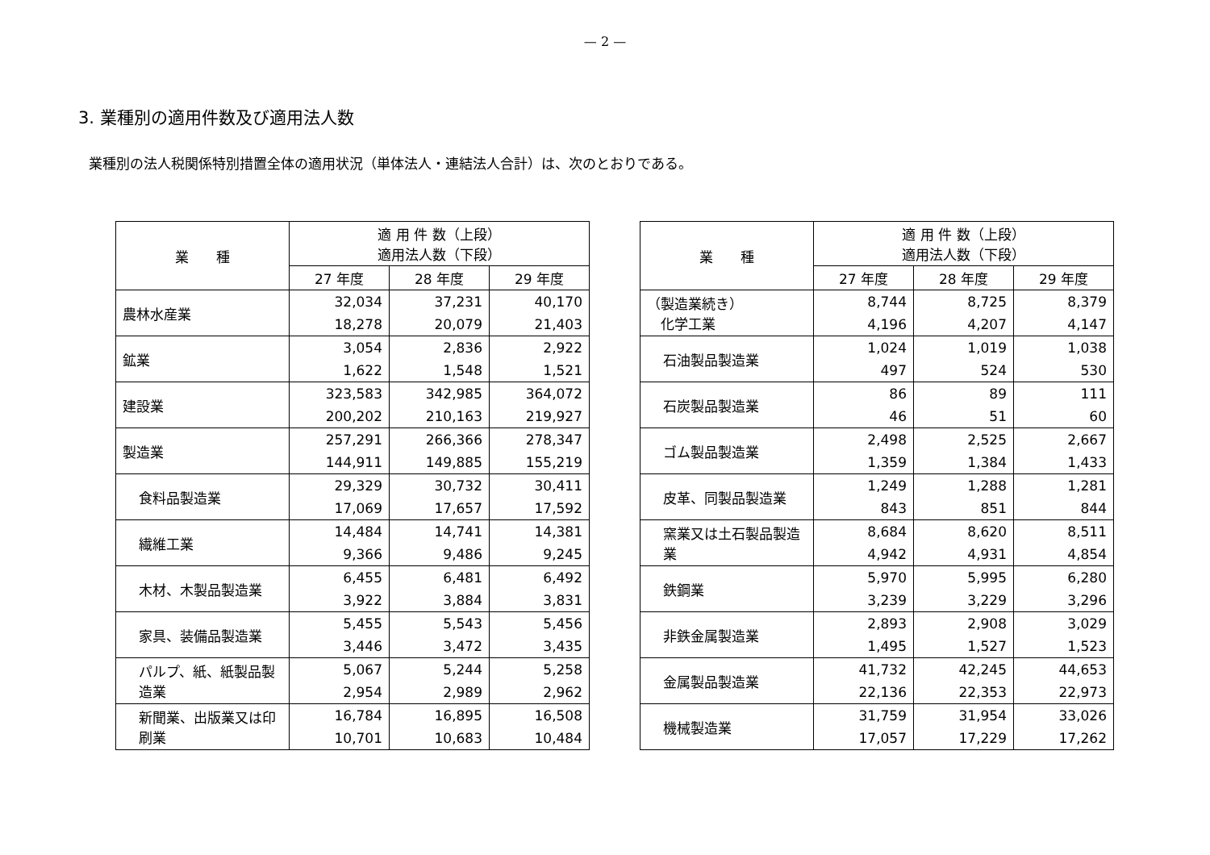— 2 —
3. 業種別の適用件数及び適用法人数
業種別の法人税関係特別措置全体の適用状況（単体法人・連結法人合計）は、次のとおりである。
| 業 種 | 適 用 件 数（上段） 適用法人数（下段） | | |
| --- | --- | --- | --- |
| | 27 年度 | 28 年度 | 29 年度 |
| 農林水産業 | 32,034 18,278 | 37,231 20,079 | 40,170 21,403 |
| 鉱業 | 3,054 1,622 | 2,836 1,548 | 2,922 1,521 |
| 建設業 | 323,583 200,202 | 342,985 210,163 | 364,072 219,927 |
| 製造業 | 257,291 144,911 | 266,366 149,885 | 278,347 155,219 |
| 食料品製造業 | 29,329 17,069 | 30,732 17,657 | 30,411 17,592 |
| 繊維工業 | 14,484 9,366 | 14,741 9,486 | 14,381 9,245 |
| 木材、木製品製造業 | 6,455 3,922 | 6,481 3,884 | 6,492 3,831 |
| 家具、装備品製造業 | 5,455 3,446 | 5,543 3,472 | 5,456 3,435 |
| パルプ、紙、紙製品製造業 | 5,067 2,954 | 5,244 2,989 | 5,258 2,962 |
| 新聞業、出版業又は印刷業 | 16,784 10,701 | 16,895 10,683 | 16,508 10,484 |
| 業 種 | 適 用 件 数（上段） 適用法人数（下段） | | |
| --- | --- | --- | --- |
| | 27 年度 | 28 年度 | 29 年度 |
| （製造業続き） 化学工業 | 8,744 4,196 | 8,725 4,207 | 8,379 4,147 |
| 石油製品製造業 | 1,024 497 | 1,019 524 | 1,038 530 |
| 石炭製品製造業 | 86 46 | 89 51 | 111 60 |
| ゴム製品製造業 | 2,498 1,359 | 2,525 1,384 | 2,667 1,433 |
| 皮革、同製品製造業 | 1,249 843 | 1,288 851 | 1,281 844 |
| 窯業又は土石製品製造業 | 8,684 4,942 | 8,620 4,931 | 8,511 4,854 |
| 鉄鋼業 | 5,970 3,239 | 5,995 3,229 | 6,280 3,296 |
| 非鉄金属製造業 | 2,893 1,495 | 2,908 1,527 | 3,029 1,523 |
| 金属製品製造業 | 41,732 22,136 | 42,245 22,353 | 44,653 22,973 |
| 機械製造業 | 31,759 17,057 | 31,954 17,229 | 33,026 17,262 |